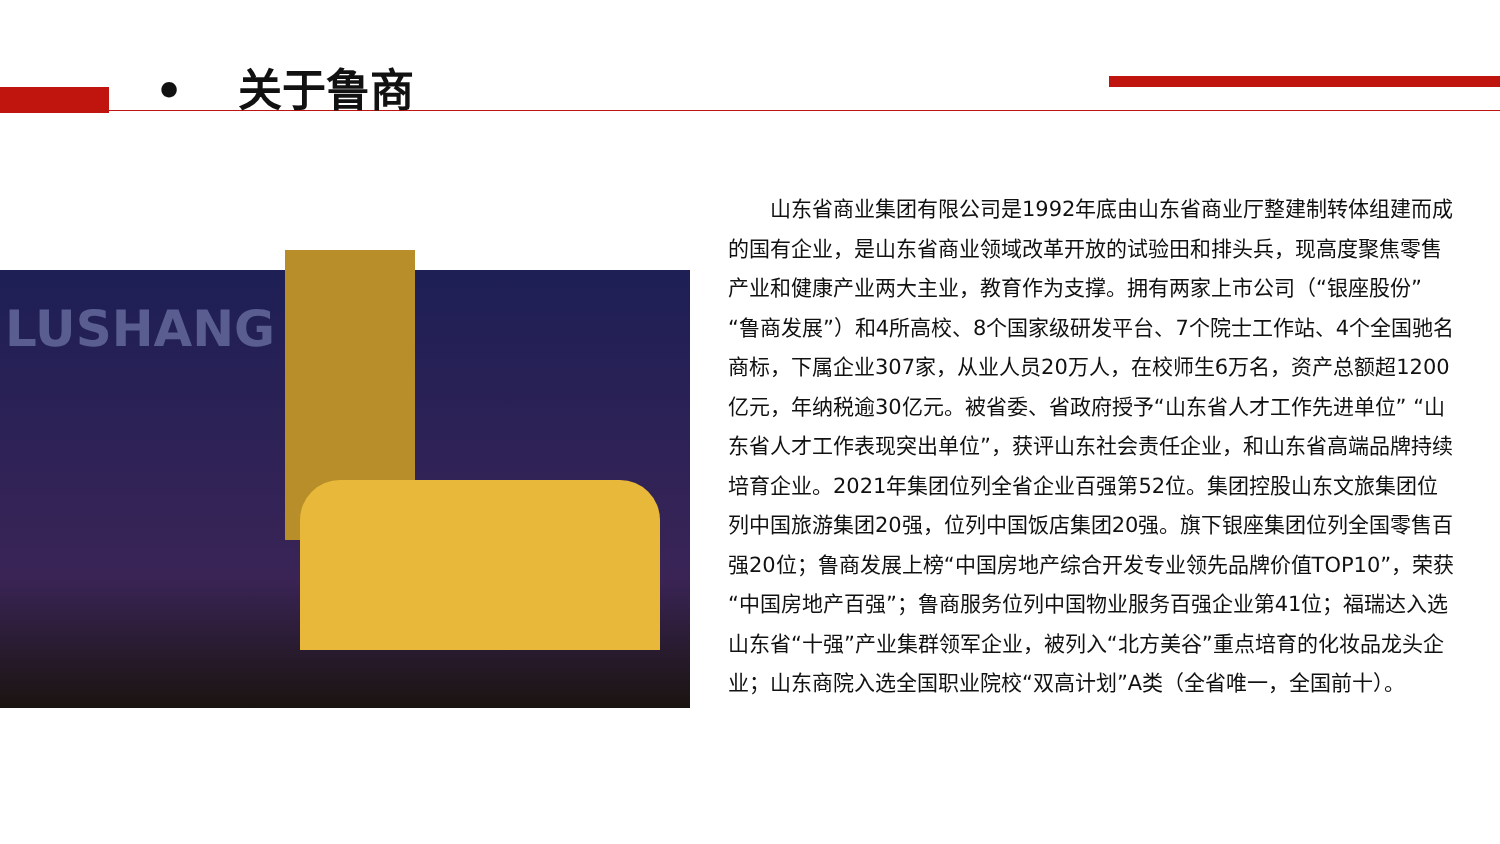• 关于鲁商
LUSHANG
山东省商业集团有限公司是1992年底由山东省商业厅整建制转体组建而成的国有企业，是山东省商业领域改革开放的试验田和排头兵，现高度聚焦零售产业和健康产业两大主业，教育作为支撑。拥有两家上市公司（“银座股份” “鲁商发展”）和4所高校、8个国家级研发平台、7个院士工作站、4个全国驰名商标，下属企业307家，从业人员20万人，在校师生6万名，资产总额超1200亿元，年纳税逾30亿元。被省委、省政府授予“山东省人才工作先进单位” “山东省人才工作表现突出单位”，获评山东社会责任企业，和山东省高端品牌持续培育企业。2021年集团位列全省企业百强第52位。集团控股山东文旅集团位列中国旅游集团20强，位列中国饭店集团20强。旗下银座集团位列全国零售百强20位；鲁商发展上榜“中国房地产综合开发专业领先品牌价值TOP10”，荣获“中国房地产百强”；鲁商服务位列中国物业服务百强企业第41位；福瑞达入选山东省“十强”产业集群领军企业，被列入“北方美谷”重点培育的化妆品龙头企业；山东商院入选全国职业院校“双高计划”A类（全省唯一，全国前十）。